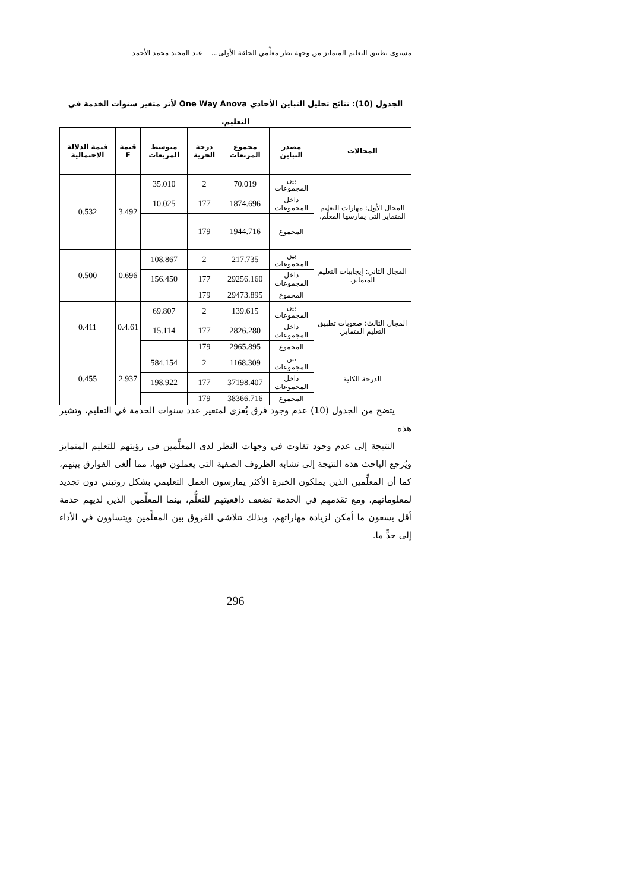مستوى تطبيق التعليم المتمايز من وجهة نظر معلِّمي الحلقة الأولى... عبد المجيد محمد الأحمد
الجدول (10): نتائج تحليل التباين الأحادي One Way Anova لأثر متغير سنوات الخدمة في التعليم.
| المجالات | مصدر التباين | مجموع المربعات | درجة الحرية | متوسط المربعات | قيمة F | قيمة الدلالة الاحتمالية |
| --- | --- | --- | --- | --- | --- | --- |
| المجال الأول: مهارات التعليم المتمايز التي يمارسها المعلِّم. | بين المجموعات | 70.019 | 2 | 35.010 | 3.492 | 0.532 |
| | داخل المجموعات | 1874.696 | 177 | 10.025 | | |
| | المجموع | 1944.716 | 179 | | | |
| المجال الثاني: إيجابيات التعليم المتمايز. | بين المجموعات | 217.735 | 2 | 108.867 | 0.696 | 0.500 |
| | داخل المجموعات | 29256.160 | 177 | 156.450 | | |
| | المجموع | 29473.895 | 179 | | | |
| المجال الثالث: صعوبات تطبيق التعليم المتمايز. | بين المجموعات | 139.615 | 2 | 69.807 | 0.4.61 | 0.411 |
| | داخل المجموعات | 2826.280 | 177 | 15.114 | | |
| | المجموع | 2965.895 | 179 | | | |
| الدرجة الكلية | بين المجموعات | 1168.309 | 2 | 584.154 | 2.937 | 0.455 |
| | داخل المجموعات | 37198.407 | 177 | 198.922 | | |
| | المجموع | 38366.716 | 179 | | | |
يتضح من الجدول (10) عدم وجود فرق يُعزى لمتغير عدد سنوات الخدمة في التعليم، وتشير هذه
النتيجة إلى عدم وجود تفاوت في وجهات النظر لدى المعلِّمين في رؤيتهم للتعليم المتمايز ويُرجع الباحث هذه النتيجة إلى تشابه الظروف الصفية التي يعملون فيها، مما ألغى الفوارق بينهم، كما أن المعلِّمين الذين يملكون الخبرة الأكثر يمارسون العمل التعليمي بشكل روتيني دون تجديد لمعلوماتهم، ومع تقدمهم في الخدمة تضعف دافعيتهم للتعلُّم، بينما المعلِّمين الذين لديهم خدمة أقل يسعون ما أمكن لزيادة مهاراتهم، وبذلك تتلاشى الفروق بين المعلِّمين ويتساوون في الأداء إلى حدٍّ ما.
296